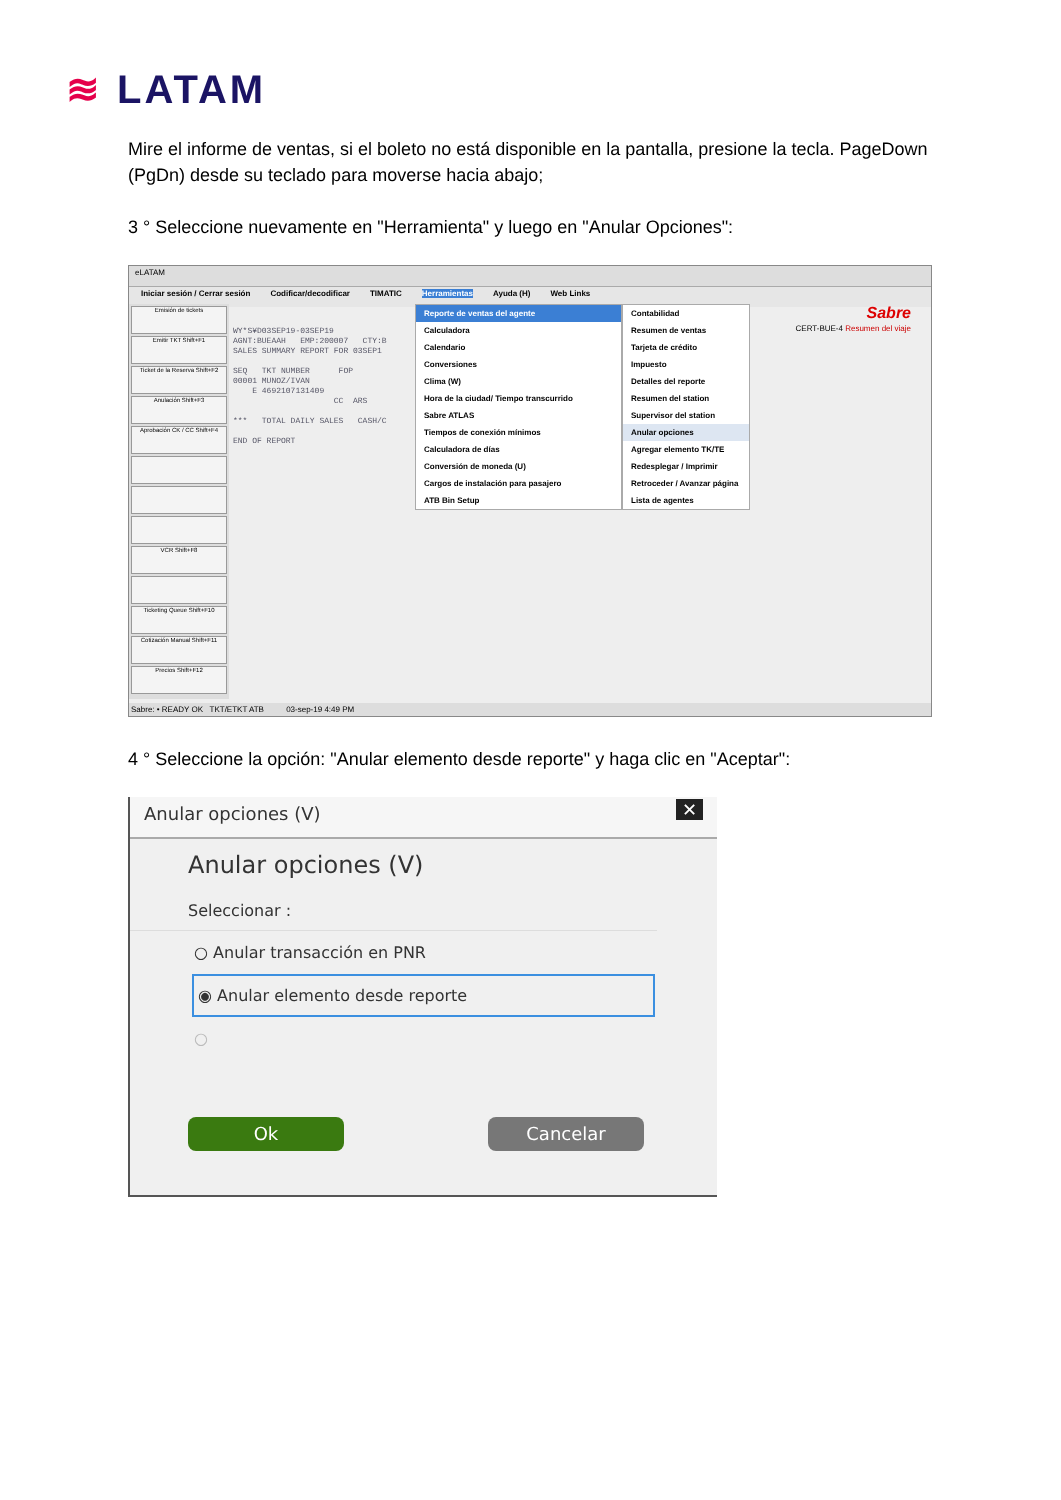≋ LATAM
Mire el informe de ventas, si el boleto no está disponible en la pantalla, presione la tecla. PageDown (PgDn) desde su teclado para moverse hacia abajo;
3 ° Seleccione nuevamente en "Herramienta" y luego en "Anular Opciones":
eLATAM
Iniciar sesión / Cerrar sesión Codificar/decodificar TIMATIC Herramientas Ayuda (H) Web Links
Emisión de tickets
Emitir TKT Shift+F1
Ticket de la Reserva Shift+F2
Anulación Shift+F3
Aprobación CK / CC Shift+F4
VCR Shift+F8
Ticketing Queue Shift+F10
Cotización Manual Shift+F11
Precios Shift+F12
WY*S¥D03SEP19-03SEP19 AGNT:BUEAAH EMP:200007 CTY:B SALES SUMMARY REPORT FOR 03SEP1 SEQ TKT NUMBER FOP 00001 MUNOZ/IVAN E 4692107131409 CC ARS *** TOTAL DAILY SALES CASH/C END OF REPORT
Reporte de ventas del agente
Calculadora
Calendario
Conversiones
Clima (W)
Hora de la ciudad/ Tiempo transcurrido
Sabre ATLAS
Tiempos de conexión mínimos
Calculadora de días
Conversión de moneda (U)
Cargos de instalación para pasajero
ATB Bin Setup
Contabilidad
Resumen de ventas
Tarjeta de crédito
Impuesto
Detalles del reporte
Resumen del station
Supervisor del station
Anular opciones
Agregar elemento TK/TE
Redesplegar / Imprimir
Retroceder / Avanzar página
Lista de agentes
Sabre
CERT-BUE-4 Resumen del viaje
Sabre: • READY OK TKT/ETKT ATB 03-sep-19 4:49 PM
4 ° Seleccione la opción: "Anular elemento desde reporte" y haga clic en "Aceptar":
Anular opciones (V) ✕
Anular opciones (V)
Seleccionar :
○ Anular transacción en PNR
◉ Anular elemento desde reporte
○
Ok Cancelar